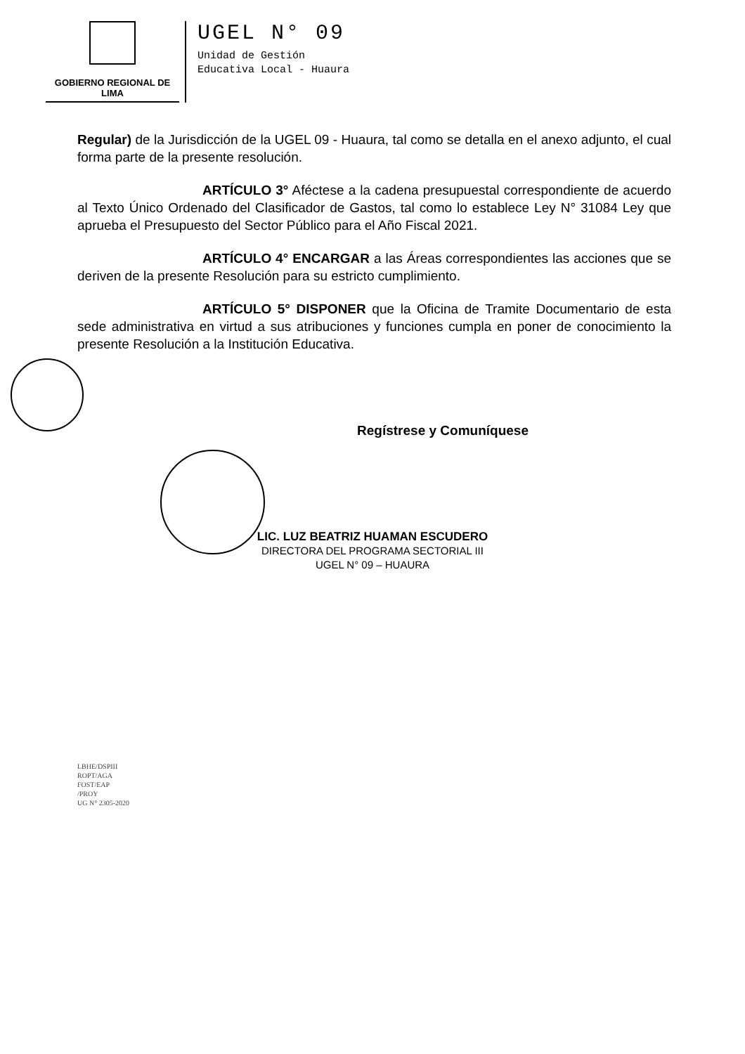GOBIERNO REGIONAL DE LIMA
UGEL N° 09
Unidad de Gestión
Educativa Local - Huaura
Regular) de la Jurisdicción de la UGEL 09 - Huaura, tal como se detalla en el anexo adjunto, el cual forma parte de la presente resolución.
ARTÍCULO 3° Aféctese a la cadena presupuestal correspondiente de acuerdo al Texto Único Ordenado del Clasificador de Gastos, tal como lo establece Ley N° 31084 Ley que aprueba el Presupuesto del Sector Público para el Año Fiscal 2021.
ARTÍCULO 4° ENCARGAR a las Áreas correspondientes las acciones que se deriven de la presente Resolución para su estricto cumplimiento.
ARTÍCULO 5° DISPONER que la Oficina de Tramite Documentario de esta sede administrativa en virtud a sus atribuciones y funciones cumpla en poner de conocimiento la presente Resolución a la Institución Educativa.
Regístrese y Comuníquese
LIC. LUZ BEATRIZ HUAMAN ESCUDERO
DIRECTORA DEL PROGRAMA SECTORIAL III
UGEL N° 09 – HUAURA
LBHE/DSPIII
ROPT/AGA
FOST/EAP
/PROY
UG N° 2305-2020